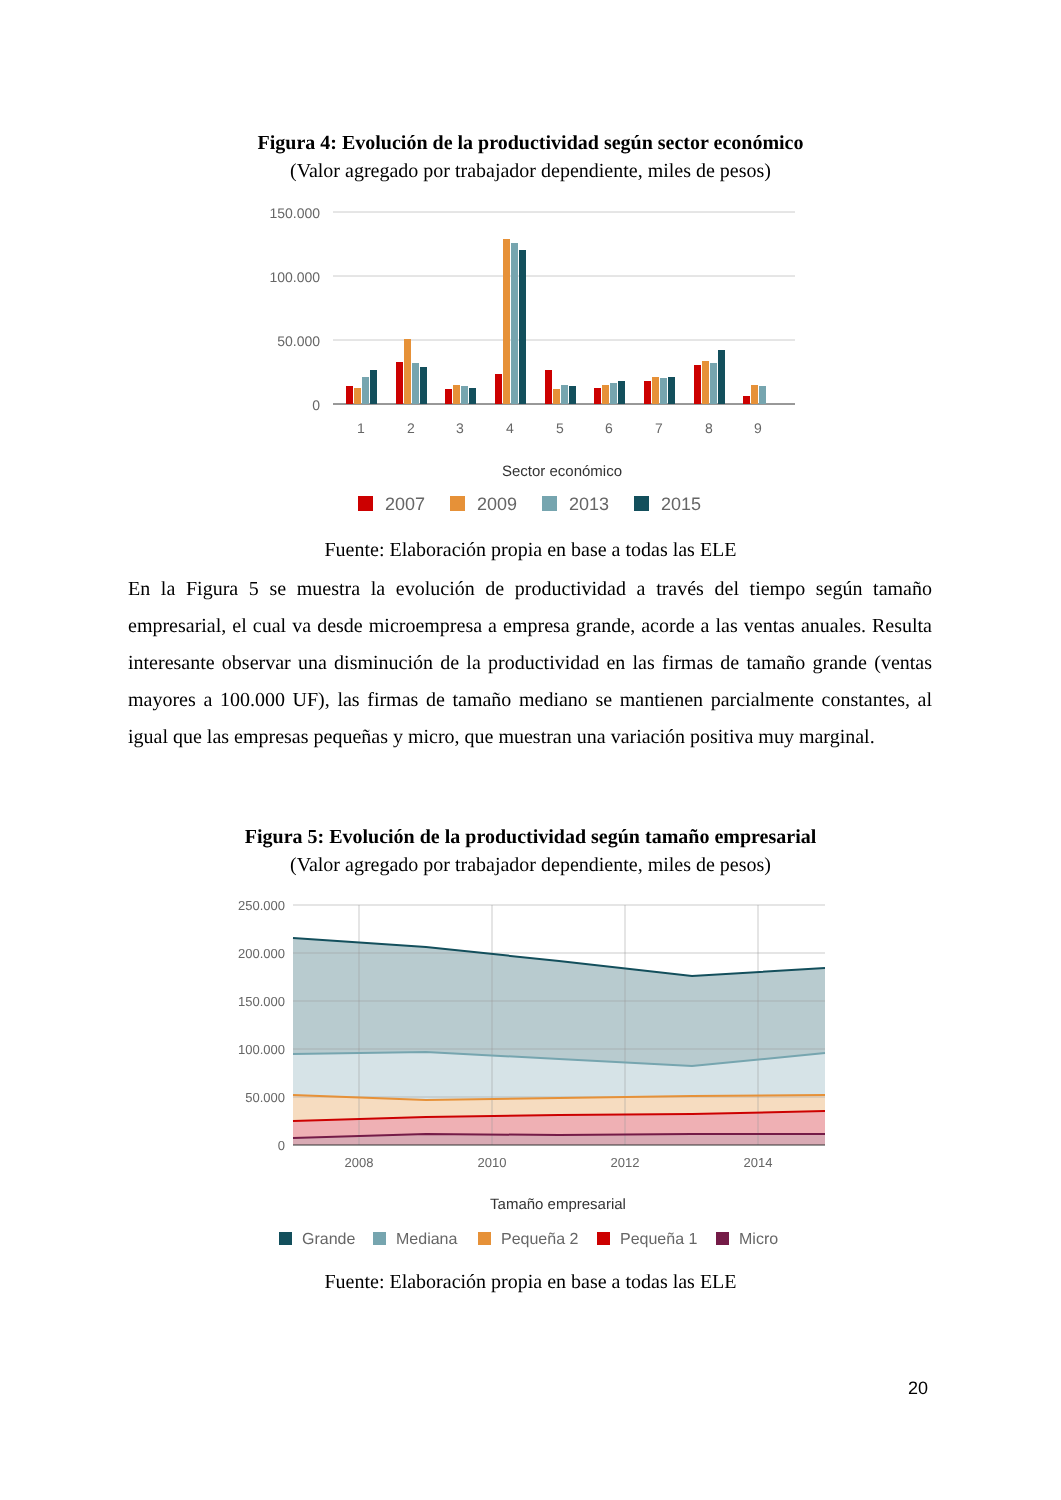Figura 4: Evolución de la productividad según sector económico
(Valor agregado por trabajador dependiente, miles de pesos)
150.000
100.000
50.000
0
1
2
3
4
5
6
7
8
9
Sector económico
2007
2009
2013
2015
Fuente: Elaboración propia en base a todas las ELE
En la Figura 5 se muestra la evolución de productividad a través del tiempo según tamaño empresarial, el cual va desde microempresa a empresa grande, acorde a las ventas anuales. Resulta interesante observar una disminución de la productividad en las firmas de tamaño grande (ventas mayores a 100.000 UF), las firmas de tamaño mediano se mantienen parcialmente constantes, al igual que las empresas pequeñas y micro, que muestran una variación positiva muy marginal.
Figura 5: Evolución de la productividad según tamaño empresarial
(Valor agregado por trabajador dependiente, miles de pesos)
250.000
200.000
150.000
100.000
50.000
0
2008
2010
2012
2014
Tamaño empresarial
Grande
Mediana
Pequeña 2
Pequeña 1
Micro
Fuente: Elaboración propia en base a todas las ELE
20